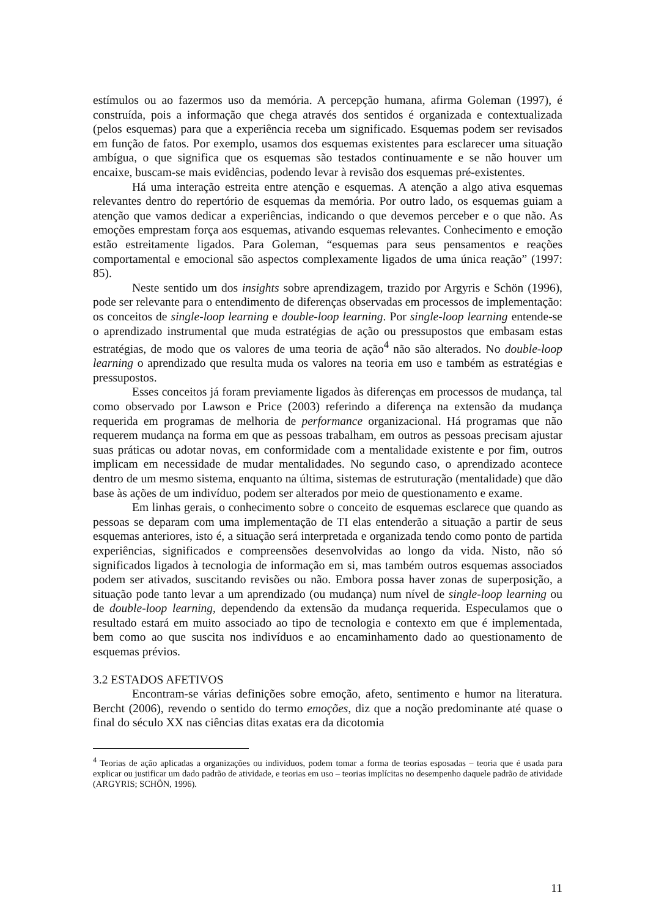estímulos ou ao fazermos uso da memória. A percepção humana, afirma Goleman (1997), é construída, pois a informação que chega através dos sentidos é organizada e contextualizada (pelos esquemas) para que a experiência receba um significado. Esquemas podem ser revisados em função de fatos. Por exemplo, usamos dos esquemas existentes para esclarecer uma situação ambígua, o que significa que os esquemas são testados continuamente e se não houver um encaixe, buscam-se mais evidências, podendo levar à revisão dos esquemas pré-existentes.
Há uma interação estreita entre atenção e esquemas. A atenção a algo ativa esquemas relevantes dentro do repertório de esquemas da memória. Por outro lado, os esquemas guiam a atenção que vamos dedicar a experiências, indicando o que devemos perceber e o que não. As emoções emprestam força aos esquemas, ativando esquemas relevantes. Conhecimento e emoção estão estreitamente ligados. Para Goleman, “esquemas para seus pensamentos e reações comportamental e emocional são aspectos complexamente ligados de uma única reação” (1997: 85).
Neste sentido um dos insights sobre aprendizagem, trazido por Argyris e Schön (1996), pode ser relevante para o entendimento de diferenças observadas em processos de implementação: os conceitos de single-loop learning e double-loop learning. Por single-loop learning entende-se o aprendizado instrumental que muda estratégias de ação ou pressupostos que embasam estas estratégias, de modo que os valores de uma teoria de ação<sup>4</sup> não são alterados. No double-loop learning o aprendizado que resulta muda os valores na teoria em uso e também as estratégias e pressupostos.
Esses conceitos já foram previamente ligados às diferenças em processos de mudança, tal como observado por Lawson e Price (2003) referindo a diferença na extensão da mudança requerida em programas de melhoria de performance organizacional. Há programas que não requerem mudança na forma em que as pessoas trabalham, em outros as pessoas precisam ajustar suas práticas ou adotar novas, em conformidade com a mentalidade existente e por fim, outros implicam em necessidade de mudar mentalidades. No segundo caso, o aprendizado acontece dentro de um mesmo sistema, enquanto na última, sistemas de estruturação (mentalidade) que dão base às ações de um indivíduo, podem ser alterados por meio de questionamento e exame.
Em linhas gerais, o conhecimento sobre o conceito de esquemas esclarece que quando as pessoas se deparam com uma implementação de TI elas entenderão a situação a partir de seus esquemas anteriores, isto é, a situação será interpretada e organizada tendo como ponto de partida experiências, significados e compreensões desenvolvidas ao longo da vida. Nisto, não só significados ligados à tecnologia de informação em si, mas também outros esquemas associados podem ser ativados, suscitando revisões ou não. Embora possa haver zonas de superposição, a situação pode tanto levar a um aprendizado (ou mudança) num nível de single-loop learning ou de double-loop learning, dependendo da extensão da mudança requerida. Especulamos que o resultado estará em muito associado ao tipo de tecnologia e contexto em que é implementada, bem como ao que suscita nos indivíduos e ao encaminhamento dado ao questionamento de esquemas prévios.
3.2 ESTADOS AFETIVOS
Encontram-se várias definições sobre emoção, afeto, sentimento e humor na literatura. Bercht (2006), revendo o sentido do termo emoções, diz que a noção predominante até quase o final do século XX nas ciências ditas exatas era da dicotomia
<sup>4</sup> Teorias de ação aplicadas a organizações ou indivíduos, podem tomar a forma de teorias esposadas – teoria que é usada para explicar ou justificar um dado padrão de atividade, e teorias em uso – teorias implícitas no desempenho daquele padrão de atividade (ARGYRIS; SCHÖN, 1996).
11